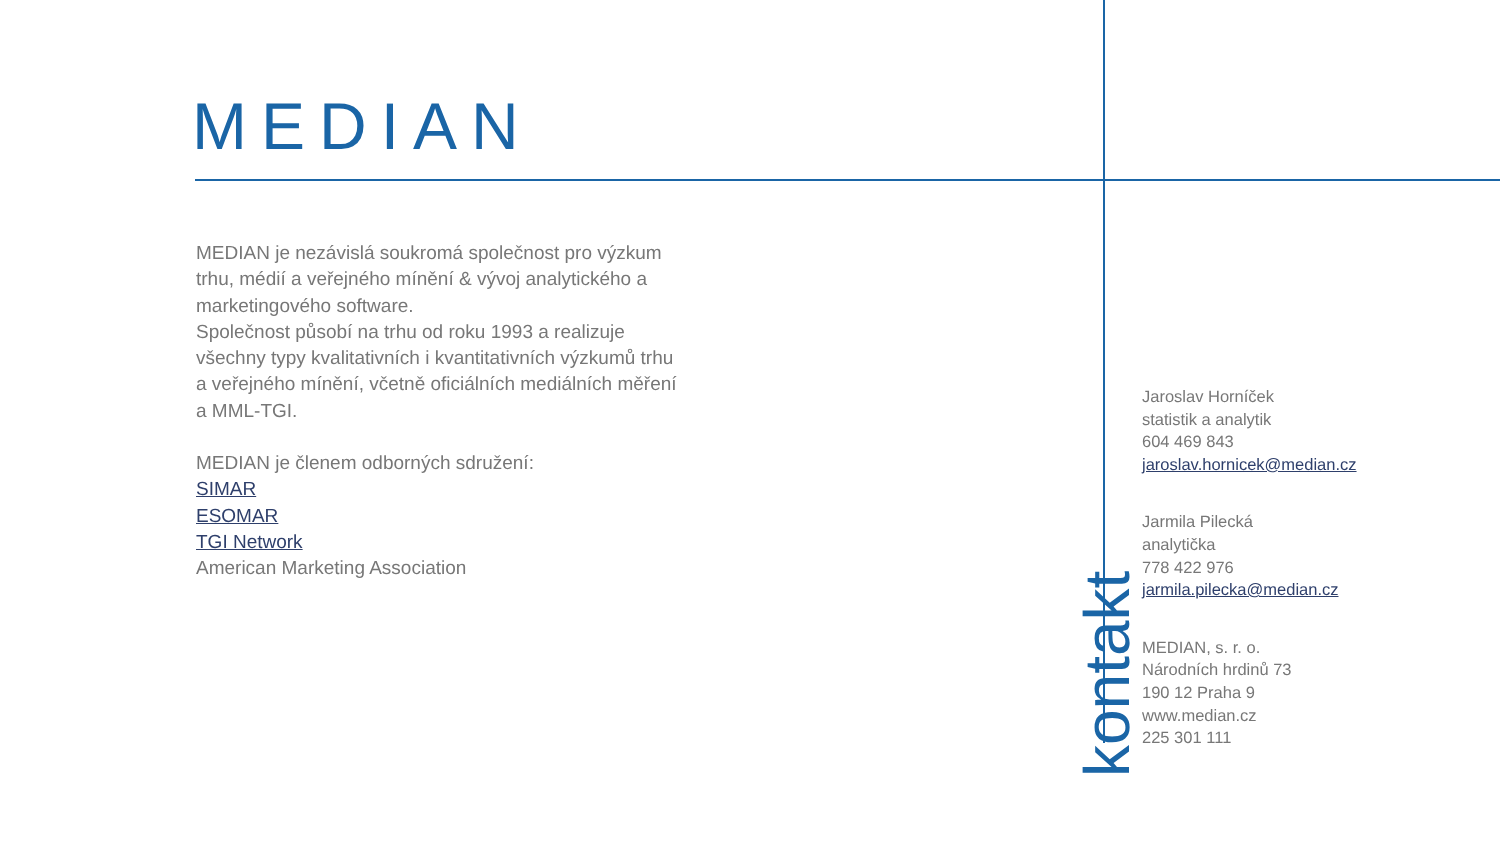MEDIAN
MEDIAN je nezávislá soukromá společnost pro výzkum trhu, médií a veřejného mínění & vývoj analytického a marketingového software.
Společnost působí na trhu od roku 1993 a realizuje všechny typy kvalitativních i kvantitativních výzkumů trhu a veřejného mínění, včetně oficiálních mediálních měření a MML-TGI.
MEDIAN je členem odborných sdružení:
SIMAR
ESOMAR
TGI Network
American Marketing Association
kontakt
Jaroslav Horníček
statistik a analytik
604 469 843
jaroslav.hornicek@median.cz
Jarmila Pilecká
analytička
778 422 976
jarmila.pilecka@median.cz
MEDIAN, s. r. o.
Národních hrdinů 73
190 12 Praha 9
www.median.cz
225 301 111